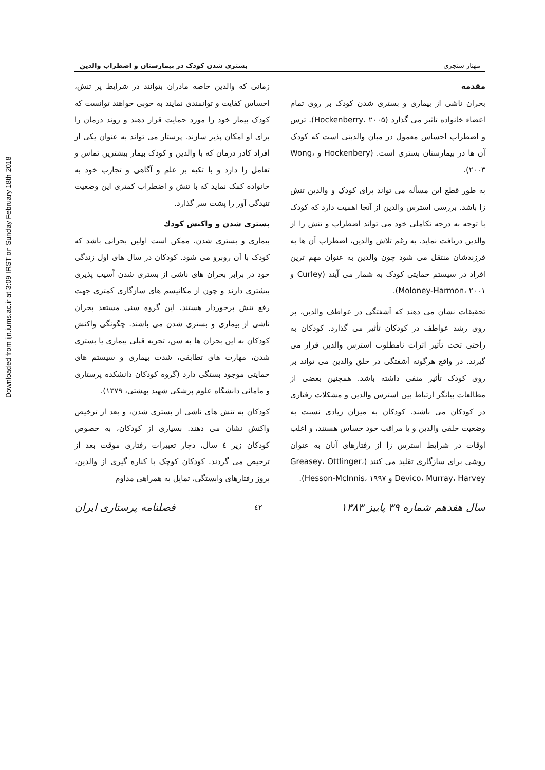Downloaded from ijn.iums.ac.ir at 3:09 IRST on Sunday February 18th 2018
مهناز سنجری بستری شدن کودک در بیمارستان و اضطراب والدین
مقدمه
بحران ناشی از بیماری و بستری شدن کودک بر روی تمام اعضاء خانواده تاثیر می گذارد (Hockenberry، ۲۰۰۵). ترس و اضطراب احساس معمول در میان والدینی است که کودک آن ها در بیمارستان بستری است. (Hockenbery و Wong، ۲۰۰۳).
به طور قطع این مسأله می تواند برای کودک و والدین تنش زا باشد. بررسی استرس والدین از آنجا اهمیت دارد که کودک با توجه به درجه تکاملی خود می تواند اضطراب و تنش را از والدین دریافت نماید. به رغم تلاش والدین، اضطراب آن ها به فرزندشان منتقل می شود چون والدین به عنوان مهم ترین افراد در سیستم حمایتی کودک به شمار می آیند (Curley و Moloney-Harmon، ۲۰۰۱).
تحقیقات نشان می دهند که آشفتگی در عواطف والدین، بر روی رشد عواطف در کودکان تأثیر می گذارد. کودکان به راحتی تحت تأثیر اثرات نامطلوب استرس والدین قرار می گیرند. در واقع هرگونه آشفتگی در خلق والدین می تواند بر روی کودک تأثیر منفی داشته باشد. همچنین بعضی از مطالعات بیانگر ارتباط بین استرس والدین و مشکلات رفتاری در کودکان می باشند. کودکان به میزان زیادی نسبت به وضعیت خلقی والدین و یا مراقب خود حساس هستند، و اغلب اوقات در شرایط استرس زا از رفتارهای آنان به عنوان روشی برای سازگاری تقلید می کنند (Greasey، Ottlinger، Devico، Murray، Harvey و Hesson-McInnis، ۱۹۹۷).
زمانی که والدین خاصه مادران بتوانند در شرایط پر تنش، احساس کفایت و توانمندی نمایند به خوبی خواهند توانست که کودک بیمار خود را مورد حمایت قرار دهند و روند درمان را برای او امکان پذیر سازند. پرستار می تواند به عنوان یکی از افراد کادر درمان که با والدین و کودک بیمار بیشترین تماس و تعامل را دارد و با تکیه بر علم و آگاهی و تجارب خود به خانواده کمک نماید که با تنش و اضطراب کمتری این وضعیت تنیدگی آور را پشت سر گذارد.
بستری شدن و واکنش کودك
بیماری و بستری شدن، ممکن است اولین بحرانی باشد که کودک با آن روبرو می شود. کودکان در سال های اول زندگی خود در برابر بحران های ناشی از بستری شدن آسیب پذیری بیشتری دارند و چون از مکانیسم های سازگاری کمتری جهت رفع تنش برخوردار هستند، این گروه سنی مستعد بحران ناشی از بیماری و بستری شدن می باشند. چگونگی واکنش کودکان به این بحران ها به سن، تجربه قبلی بیماری یا بستری شدن، مهارت های تطابقی، شدت بیماری و سیستم های حمایتی موجود بستگی دارد (گروه کودکان دانشکده پرستاری و مامائی دانشگاه علوم پزشکی شهید بهشتی، ۱۳۷۹).
کودکان به تنش های ناشی از بستری شدن، و بعد از ترخیص واکنش نشان می دهند. بسیاری از کودکان، به خصوص کودکان زیر ٤ سال، دچار تغییرات رفتاری موقت بعد از ترخیص می گردند. کودکان کوچک با کناره گیری از والدین، بروز رفتارهای وابستگی، تمایل به همراهی مداوم
سال هفدهم شماره ۳۹ پاییز ۱۳۸۳ ٤٢ فصلنامه پرستاری ایران